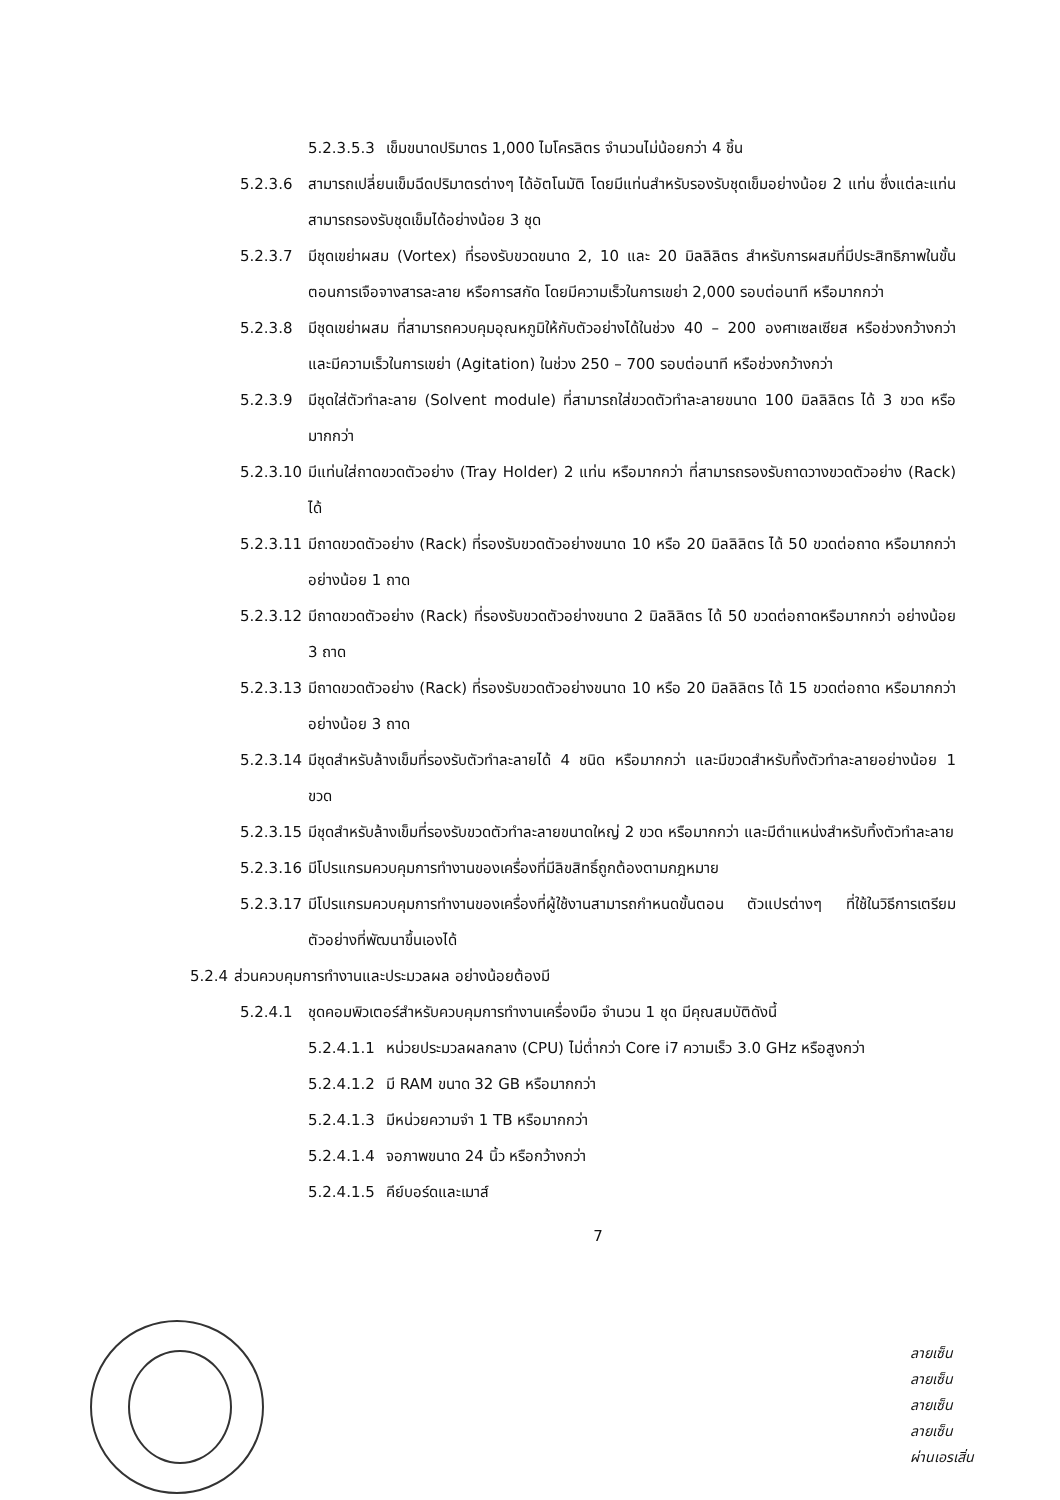5.2.3.5.3 เข็มขนาดปริมาตร 1,000 ไมโครลิตร จำนวนไม่น้อยกว่า 4 ชิ้น
5.2.3.6 สามารถเปลี่ยนเข็มฉีดปริมาตรต่างๆ ได้อัตโนมัติ โดยมีแท่นสำหรับรองรับชุดเข็มอย่างน้อย 2 แท่น ซึ่งแต่ละแท่นสามารถรองรับชุดเข็มได้อย่างน้อย 3 ชุด
5.2.3.7 มีชุดเขย่าผสม (Vortex) ที่รองรับขวดขนาด 2, 10 และ 20 มิลลิลิตร สำหรับการผสมที่มีประสิทธิภาพในขั้นตอนการเจือจางสารละลาย หรือการสกัด โดยมีความเร็วในการเขย่า 2,000 รอบต่อนาที หรือมากกว่า
5.2.3.8 มีชุดเขย่าผสม ที่สามารถควบคุมอุณหภูมิให้กับตัวอย่างได้ในช่วง 40 – 200 องศาเซลเซียส หรือช่วงกว้างกว่า และมีความเร็วในการเขย่า (Agitation) ในช่วง 250 – 700 รอบต่อนาที หรือช่วงกว้างกว่า
5.2.3.9 มีชุดใส่ตัวทำละลาย (Solvent module) ที่สามารถใส่ขวดตัวทำละลายขนาด 100 มิลลิลิตร ได้ 3 ขวด หรือมากกว่า
5.2.3.10 มีแท่นใส่ถาดขวดตัวอย่าง (Tray Holder) 2 แท่น หรือมากกว่า ที่สามารถรองรับถาดวางขวดตัวอย่าง (Rack) ได้
5.2.3.11 มีถาดขวดตัวอย่าง (Rack) ที่รองรับขวดตัวอย่างขนาด 10 หรือ 20 มิลลิลิตร ได้ 50 ขวดต่อถาด หรือมากกว่า อย่างน้อย 1 ถาด
5.2.3.12 มีถาดขวดตัวอย่าง (Rack) ที่รองรับขวดตัวอย่างขนาด 2 มิลลิลิตร ได้ 50 ขวดต่อถาดหรือมากกว่า อย่างน้อย 3 ถาด
5.2.3.13 มีถาดขวดตัวอย่าง (Rack) ที่รองรับขวดตัวอย่างขนาด 10 หรือ 20 มิลลิลิตร ได้ 15 ขวดต่อถาด หรือมากกว่า อย่างน้อย 3 ถาด
5.2.3.14 มีชุดสำหรับล้างเข็มที่รองรับตัวทำละลายได้ 4 ชนิด หรือมากกว่า และมีขวดสำหรับทิ้งตัวทำละลายอย่างน้อย 1 ขวด
5.2.3.15 มีชุดสำหรับล้างเข็มที่รองรับขวดตัวทำละลายขนาดใหญ่ 2 ขวด หรือมากกว่า และมีตำแหน่งสำหรับทิ้งตัวทำละลาย
5.2.3.16 มีโปรแกรมควบคุมการทำงานของเครื่องที่มีลิขสิทธิ์ถูกต้องตามกฎหมาย
5.2.3.17 มีโปรแกรมควบคุมการทำงานของเครื่องที่ผู้ใช้งานสามารถกำหนดขั้นตอน ตัวแปรต่างๆ ที่ใช้ในวิธีการเตรียมตัวอย่างที่พัฒนาขึ้นเองได้
5.2.4 ส่วนควบคุมการทำงานและประมวลผล อย่างน้อยต้องมี
5.2.4.1 ชุดคอมพิวเตอร์สำหรับควบคุมการทำงานเครื่องมือ จำนวน 1 ชุด มีคุณสมบัติดังนี้
5.2.4.1.1 หน่วยประมวลผลกลาง (CPU) ไม่ต่ำกว่า Core i7 ความเร็ว 3.0 GHz หรือสูงกว่า
5.2.4.1.2 มี RAM ขนาด 32 GB หรือมากกว่า
5.2.4.1.3 มีหน่วยความจำ 1 TB หรือมากกว่า
5.2.4.1.4 จอภาพขนาด 24 นิ้ว หรือกว้างกว่า
5.2.4.1.5 คีย์บอร์ดและเมาส์
7
ลายเซ็น
ลายเซ็น
ลายเซ็น
ลายเซ็น
ผ่านเอรเสิ่น